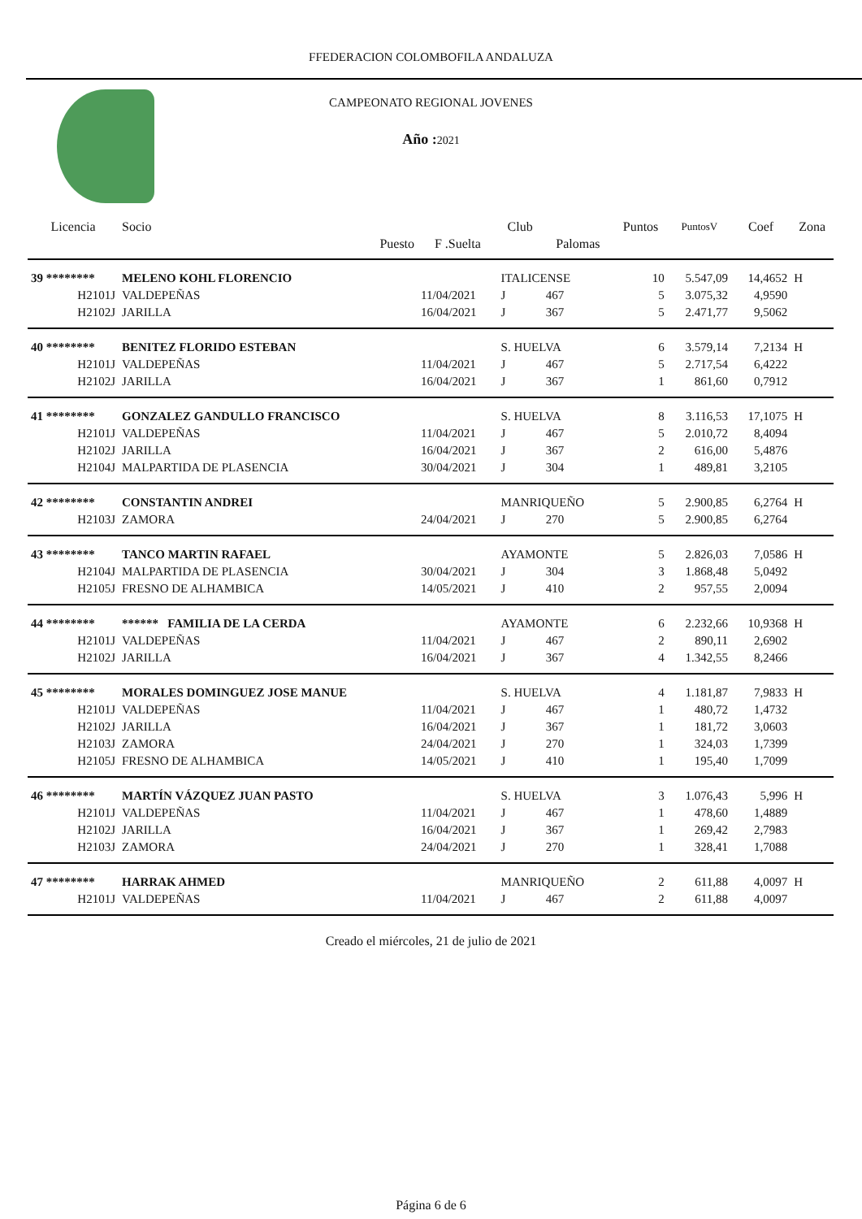FFEDERACION COLOMBOFILA ANDALUZA
CAMPEONATO REGIONAL JOVENES
Año : 2021
| Licencia | Socio | | Club | | Puntos | PuntosV | Coef | Zona |
| --- | --- | --- | --- | --- | --- | --- | --- | --- |
| | Puesto | F .Suelta | | Palomas | | | | |
| 39 ******** | MELENO KOHL FLORENCIO | | ITALICENSE | | 10 | 5.547,09 | 14,4652 | H |
| H2101J | VALDEPEÑAS | 11/04/2021 | J | 467 | 5 | 3.075,32 | 4,9590 | |
| H2102J | JARILLA | 16/04/2021 | J | 367 | 5 | 2.471,77 | 9,5062 | |
| 40 ******** | BENITEZ FLORIDO ESTEBAN | | S. HUELVA | | 6 | 3.579,14 | 7,2134 | H |
| H2101J | VALDEPEÑAS | 11/04/2021 | J | 467 | 5 | 2.717,54 | 6,4222 | |
| H2102J | JARILLA | 16/04/2021 | J | 367 | 1 | 861,60 | 0,7912 | |
| 41 ******** | GONZALEZ GANDULLO FRANCISCO | | S. HUELVA | | 8 | 3.116,53 | 17,1075 | H |
| H2101J | VALDEPEÑAS | 11/04/2021 | J | 467 | 5 | 2.010,72 | 8,4094 | |
| H2102J | JARILLA | 16/04/2021 | J | 367 | 2 | 616,00 | 5,4876 | |
| H2104J | MALPARTIDA DE PLASENCIA | 30/04/2021 | J | 304 | 1 | 489,81 | 3,2105 | |
| 42 ******** | CONSTANTIN ANDREI | | MANRIQUEÑO | | 5 | 2.900,85 | 6,2764 | H |
| H2103J | ZAMORA | 24/04/2021 | J | 270 | 5 | 2.900,85 | 6,2764 | |
| 43 ******** | TANCO MARTIN RAFAEL | | AYAMONTE | | 5 | 2.826,03 | 7,0586 | H |
| H2104J | MALPARTIDA DE PLASENCIA | 30/04/2021 | J | 304 | 3 | 1.868,48 | 5,0492 | |
| H2105J | FRESNO DE ALHAMBICA | 14/05/2021 | J | 410 | 2 | 957,55 | 2,0094 | |
| 44 ******** | ****** FAMILIA DE LA CERDA | | AYAMONTE | | 6 | 2.232,66 | 10,9368 | H |
| H2101J | VALDEPEÑAS | 11/04/2021 | J | 467 | 2 | 890,11 | 2,6902 | |
| H2102J | JARILLA | 16/04/2021 | J | 367 | 4 | 1.342,55 | 8,2466 | |
| 45 ******** | MORALES DOMINGUEZ JOSE MANUE | | S. HUELVA | | 4 | 1.181,87 | 7,9833 | H |
| H2101J | VALDEPEÑAS | 11/04/2021 | J | 467 | 1 | 480,72 | 1,4732 | |
| H2102J | JARILLA | 16/04/2021 | J | 367 | 1 | 181,72 | 3,0603 | |
| H2103J | ZAMORA | 24/04/2021 | J | 270 | 1 | 324,03 | 1,7399 | |
| H2105J | FRESNO DE ALHAMBICA | 14/05/2021 | J | 410 | 1 | 195,40 | 1,7099 | |
| 46 ******** | MARTÍN VÁZQUEZ JUAN PASTO | | S. HUELVA | | 3 | 1.076,43 | 5,996 | H |
| H2101J | VALDEPEÑAS | 11/04/2021 | J | 467 | 1 | 478,60 | 1,4889 | |
| H2102J | JARILLA | 16/04/2021 | J | 367 | 1 | 269,42 | 2,7983 | |
| H2103J | ZAMORA | 24/04/2021 | J | 270 | 1 | 328,41 | 1,7088 | |
| 47 ******** | HARRAK AHMED | | MANRIQUEÑO | | 2 | 611,88 | 4,0097 | H |
| H2101J | VALDEPEÑAS | 11/04/2021 | J | 467 | 2 | 611,88 | 4,0097 | |
Creado el miércoles, 21 de julio de 2021
Página 6 de 6